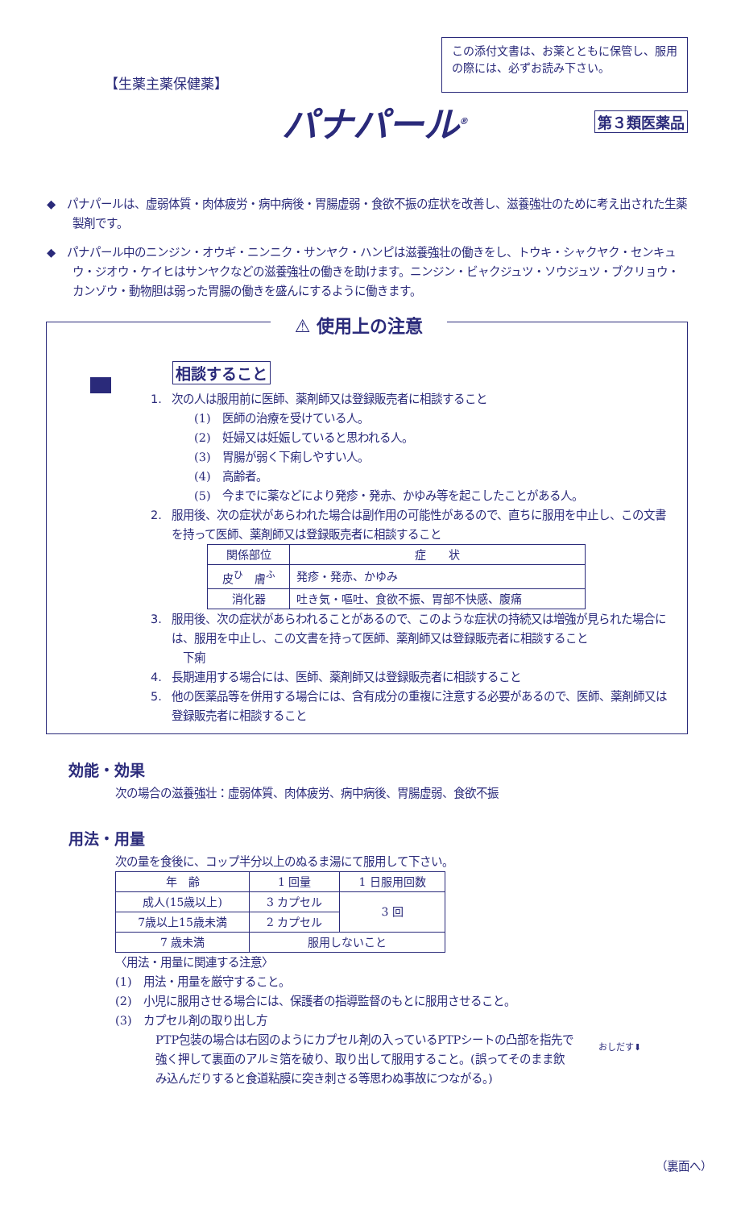【生薬主薬保健薬】
この添付文書は、お薬とともに保管し、服用の際には、必ずお読み下さい。
パナパール<sup>®</sup> 第３類医薬品
◆　パナパールは、虚弱体質・肉体疲労・病中病後・胃腸虚弱・食欲不振の症状を改善し、滋養強壮のために考え出された生薬製剤です。
◆　パナパール中のニンジン・オウギ・ニンニク・サンヤク・ハンピは滋養強壮の働きをし、トウキ・シャクヤク・センキュウ・ジオウ・ケイヒはサンヤクなどの滋養強壮の働きを助けます。ニンジン・ビャクジュツ・ソウジュツ・ブクリョウ・カンゾウ・動物胆は弱った胃腸の働きを盛んにするように働きます。
⚠ 使用上の注意
相談すること
1. 次の人は服用前に医師、薬剤師又は登録販売者に相談すること
(1)　医師の治療を受けている人。
(2)　妊婦又は妊娠していると思われる人。
(3)　胃腸が弱く下痢しやすい人。
(4)　高齢者。
(5)　今までに薬などにより発疹・発赤、かゆみ等を起こしたことがある人。
2. 服用後、次の症状があらわれた場合は副作用の可能性があるので、直ちに服用を中止し、この文書を持って医師、薬剤師又は登録販売者に相談すること
| 関係部位 | 症 状 |
| --- | --- |
| 皮<sup>ひ</sup> 膚<sup>ふ</sup> | 発疹・発赤、かゆみ |
| 消化器 | 吐き気・嘔吐、食欲不振、胃部不快感、腹痛 |
3. 服用後、次の症状があらわれることがあるので、このような症状の持続又は増強が見られた場合には、服用を中止し、この文書を持って医師、薬剤師又は登録販売者に相談すること
下痢
4. 長期連用する場合には、医師、薬剤師又は登録販売者に相談すること
5. 他の医薬品等を併用する場合には、含有成分の重複に注意する必要があるので、医師、薬剤師又は登録販売者に相談すること
効能・効果
次の場合の滋養強壮：虚弱体質、肉体疲労、病中病後、胃腸虚弱、食欲不振
用法・用量
次の量を食後に、コップ半分以上のぬるま湯にて服用して下さい。
| 年 齢 | 1 回量 | 1 日服用回数 |
| --- | --- | --- |
| 成人(15歳以上) | 3 カプセル | 3 回 |
| 7歳以上15歳未満 | 2 カプセル | |
| 7 歳未満 | 服用しないこと | |
〈用法・用量に関連する注意〉
(1)　用法・用量を厳守すること。
(2)　小児に服用させる場合には、保護者の指導監督のもとに服用させること。
(3)　カプセル剤の取り出し方
PTP包装の場合は右図のようにカプセル剤の入っているPTPシートの凸部を指先で強く押して裏面のアルミ箔を破り、取り出して服用すること。(誤ってそのまま飲み込んだりすると食道粘膜に突き刺さる等思わぬ事故につながる。)
おしだす⬇
（裏面へ）